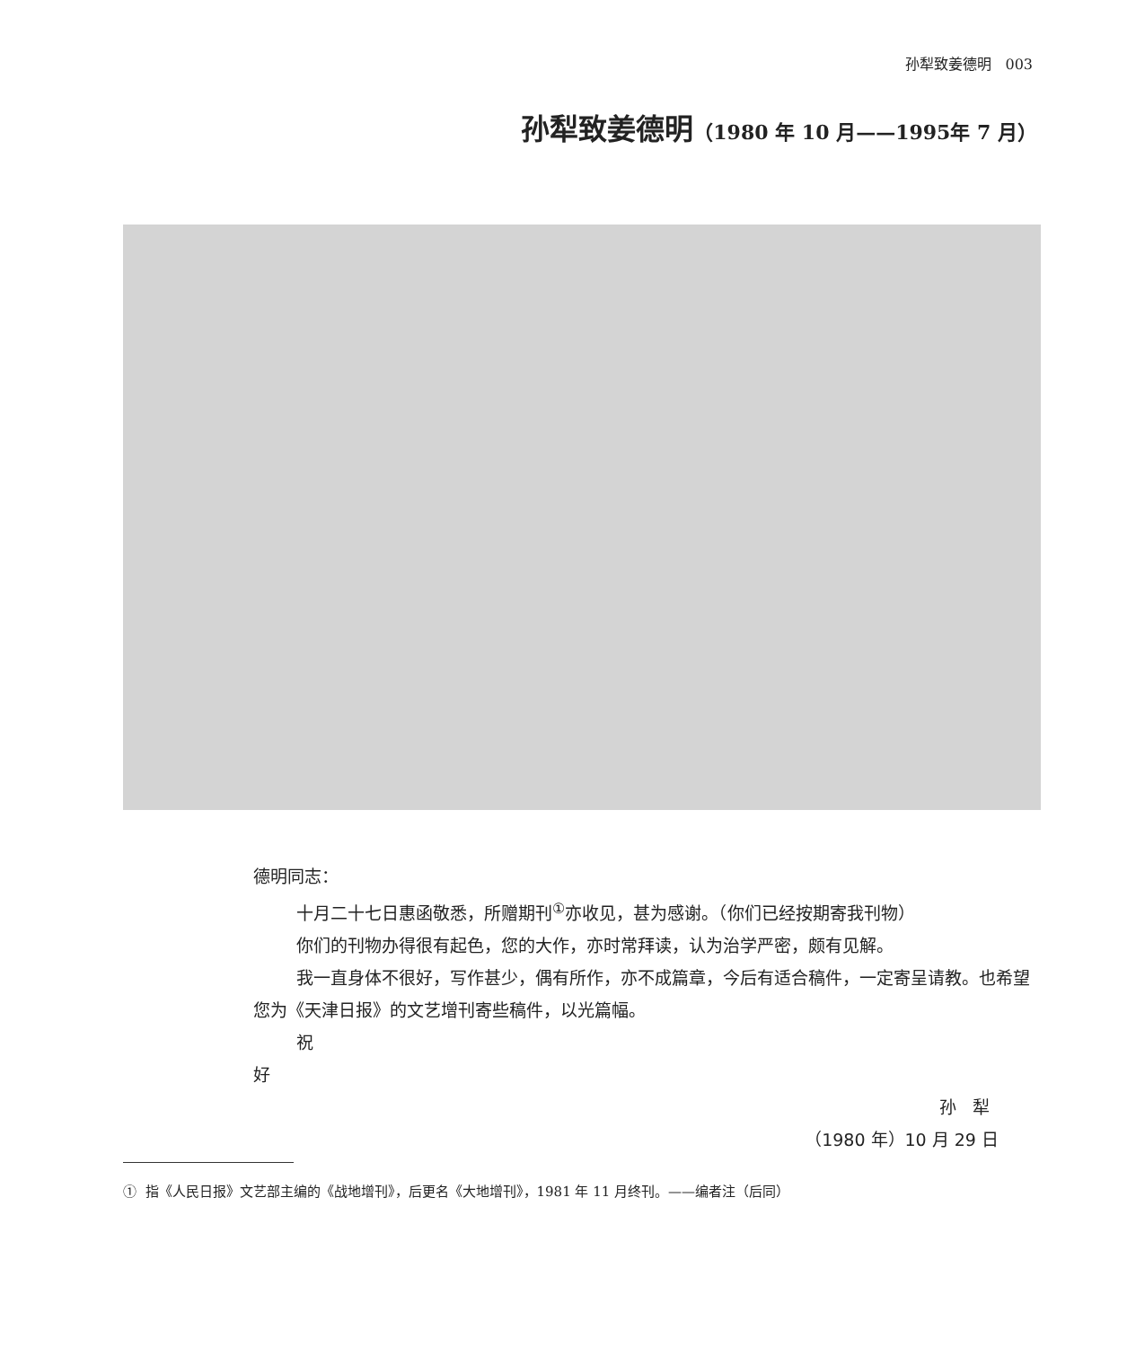孙犁致姜德明 003
孙犁致姜德明（1980 年 10 月——1995年 7 月）
德明同志：
十月二十七日惠函敬悉，所赠期刊<sup>①</sup>亦收见，甚为感谢。（你们已经按期寄我刊物）
你们的刊物办得很有起色，您的大作，亦时常拜读，认为治学严密，颇有见解。
我一直身体不很好，写作甚少，偶有所作，亦不成篇章，今后有适合稿件，一定寄呈请教。也希望您为《天津日报》的文艺增刊寄些稿件，以光篇幅。
祝
好
孙 犁
（1980 年）10 月 29 日
① 指《人民日报》文艺部主编的《战地增刊》，后更名《大地增刊》，1981 年 11 月终刊。——编者注（后同）